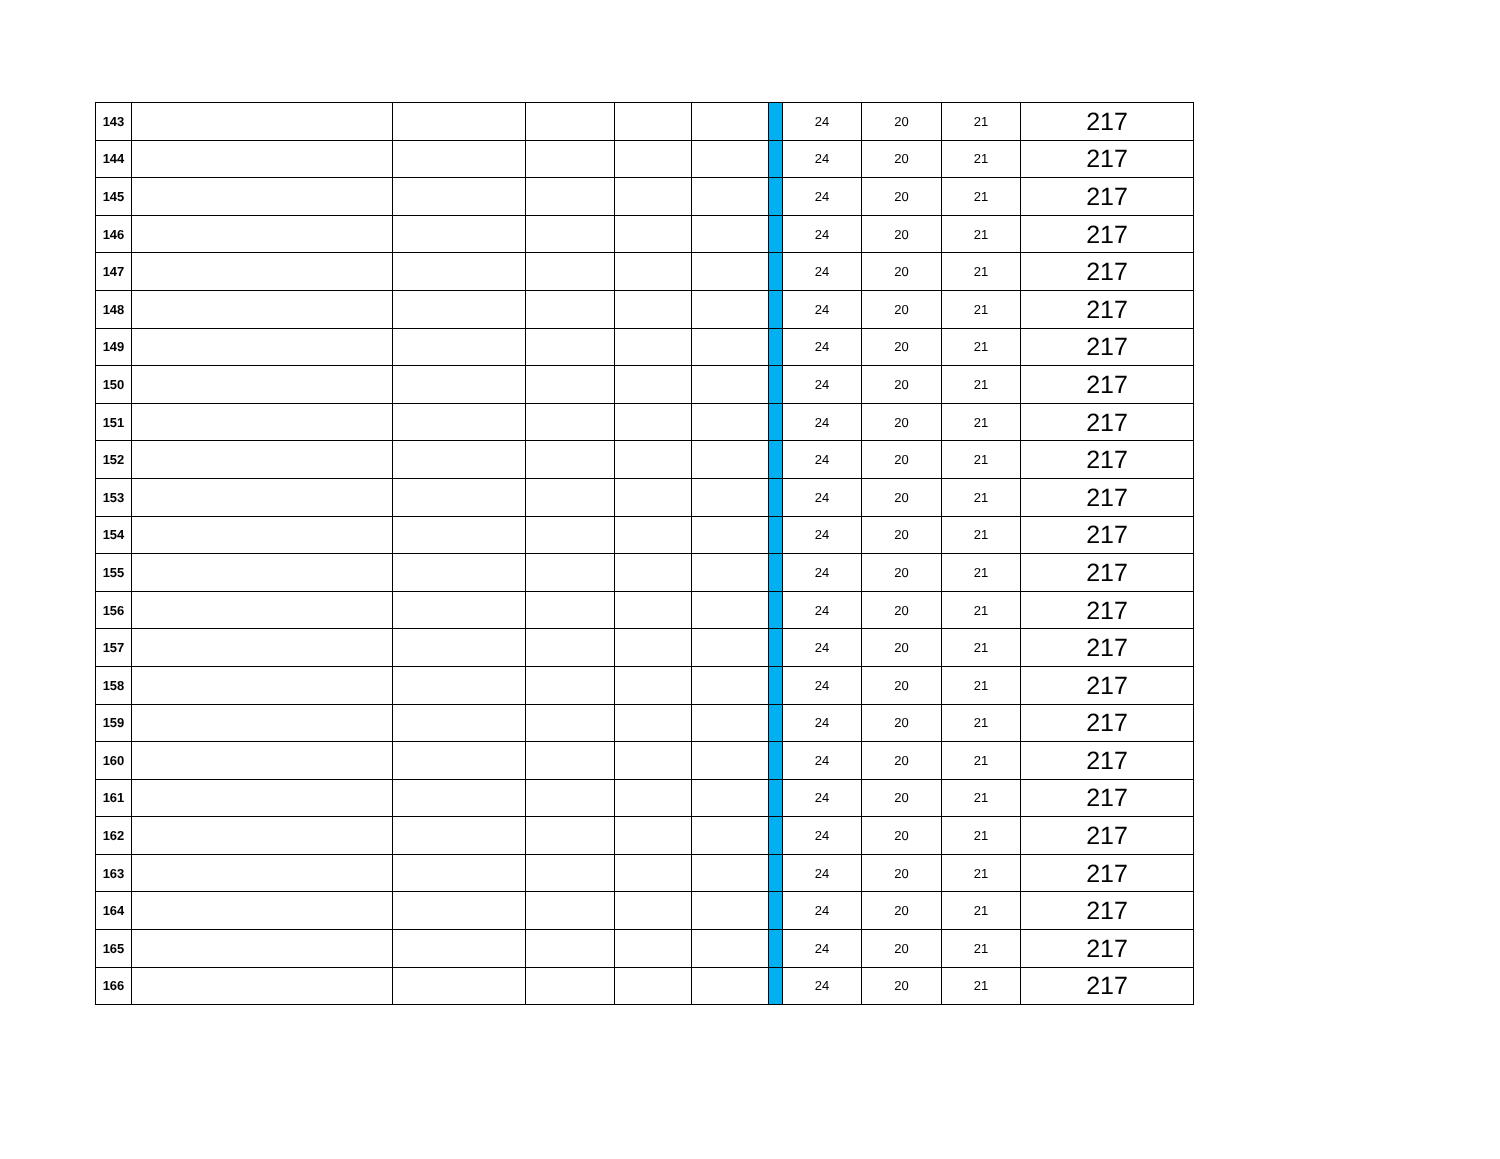| 143 | | | | | | | 24 | 20 | 21 | 217 |
| 144 | | | | | | | 24 | 20 | 21 | 217 |
| 145 | | | | | | | 24 | 20 | 21 | 217 |
| 146 | | | | | | | 24 | 20 | 21 | 217 |
| 147 | | | | | | | 24 | 20 | 21 | 217 |
| 148 | | | | | | | 24 | 20 | 21 | 217 |
| 149 | | | | | | | 24 | 20 | 21 | 217 |
| 150 | | | | | | | 24 | 20 | 21 | 217 |
| 151 | | | | | | | 24 | 20 | 21 | 217 |
| 152 | | | | | | | 24 | 20 | 21 | 217 |
| 153 | | | | | | | 24 | 20 | 21 | 217 |
| 154 | | | | | | | 24 | 20 | 21 | 217 |
| 155 | | | | | | | 24 | 20 | 21 | 217 |
| 156 | | | | | | | 24 | 20 | 21 | 217 |
| 157 | | | | | | | 24 | 20 | 21 | 217 |
| 158 | | | | | | | 24 | 20 | 21 | 217 |
| 159 | | | | | | | 24 | 20 | 21 | 217 |
| 160 | | | | | | | 24 | 20 | 21 | 217 |
| 161 | | | | | | | 24 | 20 | 21 | 217 |
| 162 | | | | | | | 24 | 20 | 21 | 217 |
| 163 | | | | | | | 24 | 20 | 21 | 217 |
| 164 | | | | | | | 24 | 20 | 21 | 217 |
| 165 | | | | | | | 24 | 20 | 21 | 217 |
| 166 | | | | | | | 24 | 20 | 21 | 217 |